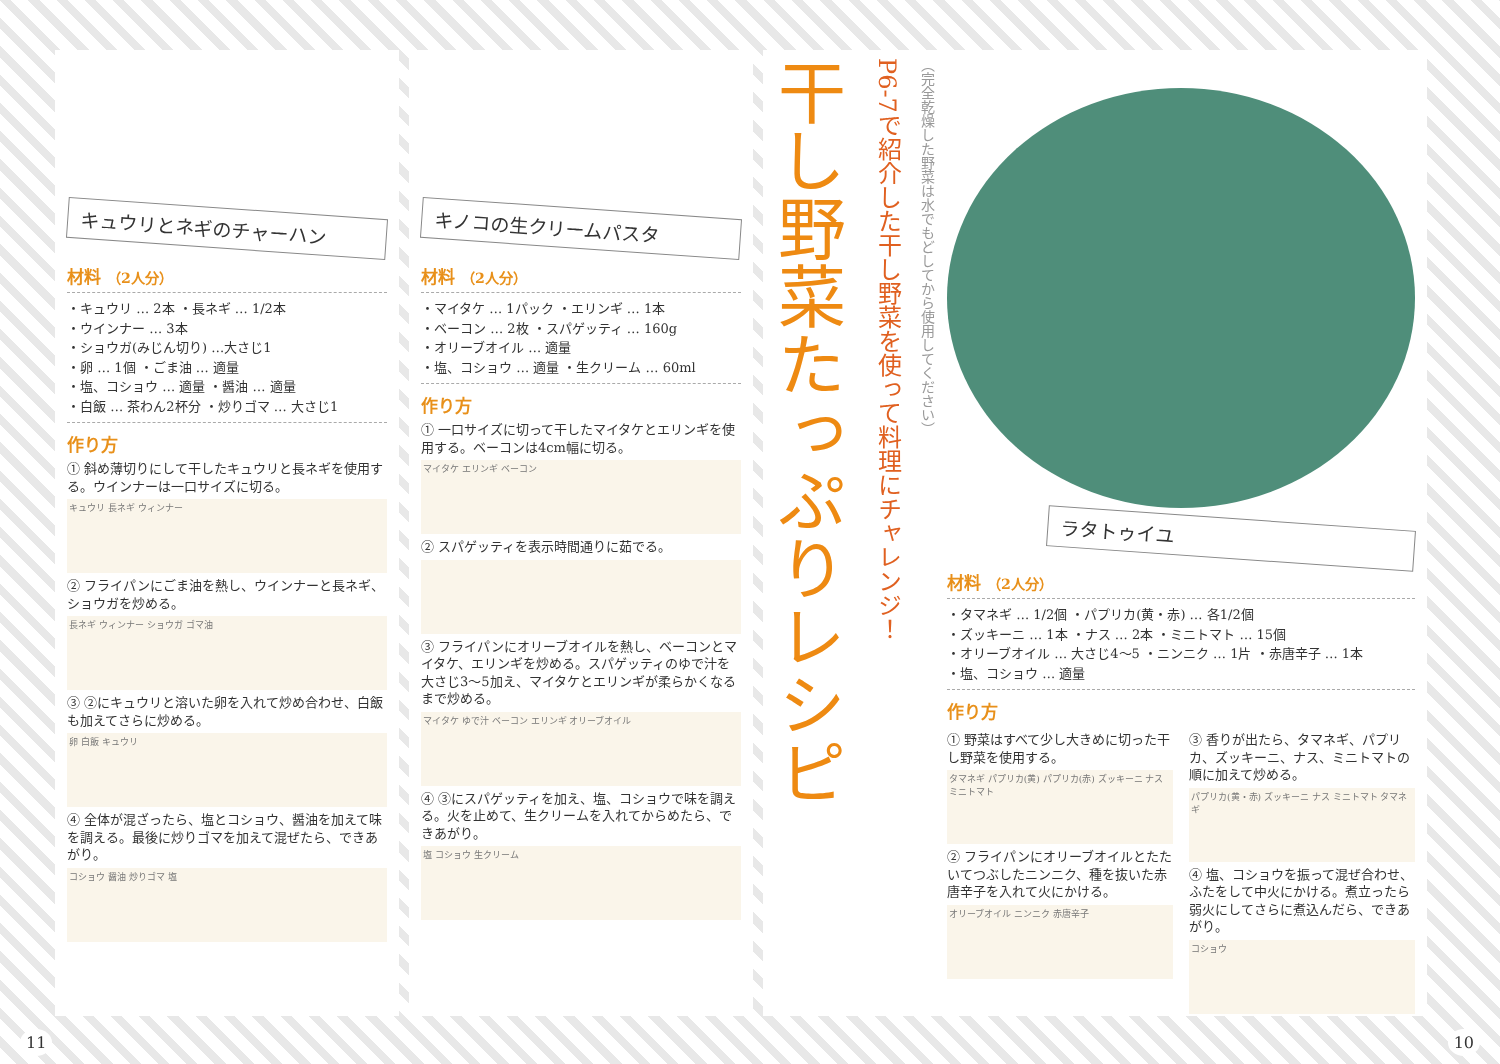キュウリとネギのチャーハン
材料 （2人分）
・キュウリ … 2本 ・長ネギ … 1/2本
・ウインナー … 3本
・ショウガ(みじん切り) …大さじ1
・卵 … 1個 ・ごま油 … 適量
・塩、コショウ … 適量 ・醤油 … 適量
・白飯 … 茶わん2杯分 ・炒りゴマ … 大さじ1
作り方
① 斜め薄切りにして干したキュウリと長ネギを使用する。ウインナーは一口サイズに切る。
キュウリ 長ネギ ウィンナー
② フライパンにごま油を熱し、ウインナーと長ネギ、ショウガを炒める。
長ネギ ウィンナー ショウガ ゴマ油
③ ②にキュウリと溶いた卵を入れて炒め合わせ、白飯も加えてさらに炒める。
卵 白飯 キュウリ
④ 全体が混ざったら、塩とコショウ、醤油を加えて味を調える。最後に炒りゴマを加えて混ぜたら、できあがり。
コショウ 醤油 炒りゴマ 塩
11
キノコの生クリームパスタ
材料 （2人分）
・マイタケ … 1パック ・エリンギ … 1本
・ベーコン … 2枚 ・スパゲッティ … 160g
・オリーブオイル … 適量
・塩、コショウ … 適量 ・生クリーム … 60ml
作り方
① 一口サイズに切って干したマイタケとエリンギを使用する。ベーコンは4cm幅に切る。
マイタケ エリンギ ベーコン
② スパゲッティを表示時間通りに茹でる。
③ フライパンにオリーブオイルを熱し、ベーコンとマイタケ、エリンギを炒める。スパゲッティのゆで汁を大さじ3～5加え、マイタケとエリンギが柔らかくなるまで炒める。
マイタケ ゆで汁 ベーコン エリンギ オリーブオイル
④ ③にスパゲッティを加え、塩、コショウで味を調える。火を止めて、生クリームを入れてからめたら、できあがり。
塩 コショウ 生クリーム
干し野菜たっぷりレシピ
P6-7で紹介した干し野菜を使って料理にチャレンジ！
（完全乾燥した野菜は水でもどしてから使用してください）
ラタトゥイユ
材料 （2人分）
・タマネギ … 1/2個 ・パプリカ(黄・赤) … 各1/2個
・ズッキーニ … 1本 ・ナス … 2本 ・ミニトマト … 15個
・オリーブオイル … 大さじ4～5 ・ニンニク … 1片 ・赤唐辛子 … 1本
・塩、コショウ … 適量
作り方
① 野菜はすべて少し大きめに切った干し野菜を使用する。
タマネギ パプリカ(黄) パプリカ(赤) ズッキーニ ナス ミニトマト
② フライパンにオリーブオイルとたたいてつぶしたニンニク、種を抜いた赤唐辛子を入れて火にかける。
オリーブオイル ニンニク 赤唐辛子
③ 香りが出たら、タマネギ、パプリカ、ズッキーニ、ナス、ミニトマトの順に加えて炒める。
パプリカ(黄・赤) ズッキーニ ナス ミニトマト タマネギ
④ 塩、コショウを振って混ぜ合わせ、ふたをして中火にかける。煮立ったら弱火にしてさらに煮込んだら、できあがり。
コショウ
10